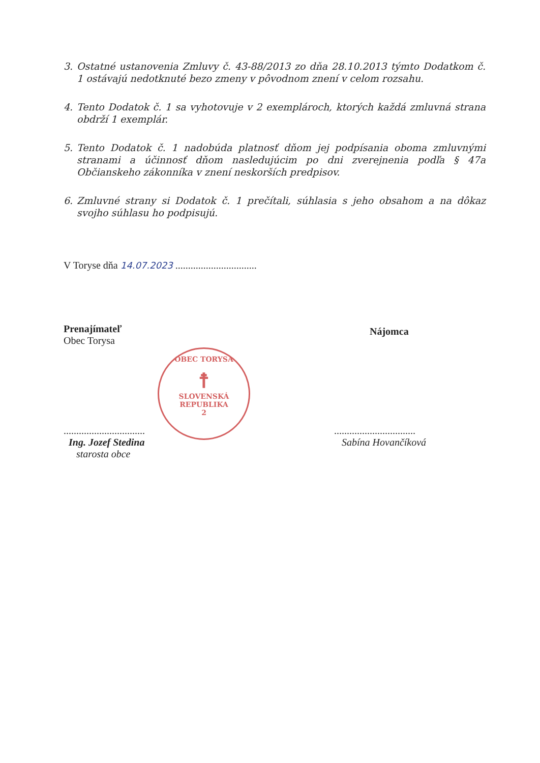3. Ostatné ustanovenia Zmluvy č. 43-88/2013 zo dňa 28.10.2013 týmto Dodatkom č. 1 ostávajú nedotknuté bezo zmeny v pôvodnom znení v celom rozsahu.
4. Tento Dodatok č. 1 sa vyhotovuje v 2 exemplároch, ktorých každá zmluvná strana obdrží 1 exemplár.
5. Tento Dodatok č. 1 nadobúda platnosť dňom jej podpísania oboma zmluvnými stranami a účinnosť dňom nasledujúcim po dni zverejnenia podľa § 47a Občianskeho zákonníka v znení neskorších predpisov.
6. Zmluvné strany si Dodatok č. 1 prečítali, súhlasia s jeho obsahom a na dôkaz svojho súhlasu ho podpisujú.
V Toryse dňa 14.07.2023 ................................
Prenajímateľ
Obec Torysa
Nájomca
OBEC TORYSA
☨
SLOVENSKÁ REPUBLIKA
2
................................
Ing. Jozef Stedina
starosta obce
................................
Sabína Hovančíková